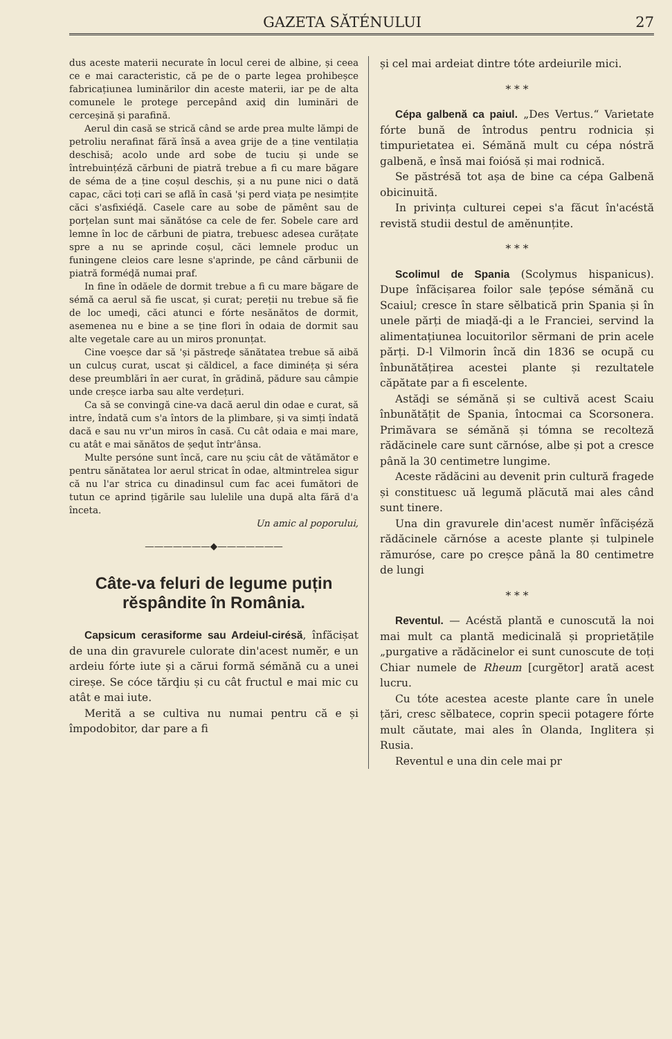GAZETA SĂTÉNULUI 27
dus aceste materii necurate în locul cerei de albine, și ceea ce e mai caracteristic, că pe de o parte legea prohibeșce fabricațiunea luminărilor din aceste materii, iar pe de alta comunele le protege percepând axiḑ din luminări de cerceșină și parafină.
Aerul din casă se strică când se arde prea multe lămpi de petroliu nerafinat fără însă a avea grije de a ține ventilația deschisă; acolo unde ard sobe de tuciu și unde se întrebuințéză cărbuni de piatră trebue a fi cu mare băgare de séma de a ține coșul deschis, și a nu pune nici o dată capac, căci toți cari se află în casă 'și perd viața pe nesimțite căci s'asfixiéḑă. Casele care au sobe de pămênt sau de porțelan sunt mai sănătóse ca cele de fer. Sobele care ard lemne în loc de cărbuni de piatra, trebuesc adesea curățate spre a nu se aprinde coșul, căci lemnele produc un funingene cleios care lesne s'aprinde, pe când cărbunii de piatră forméḑă numai praf.
In fine în odăele de dormit trebue a fi cu mare băgare de sémă ca aerul să fie uscat, și curat; pereții nu trebue să fie de loc umeḑi, căci atunci e fórte nesănătos de dormit, asemenea nu e bine a se ține flori în odaia de dormit sau alte vegetale care au un miros pronunțat.
Cine voeșce dar să 'și păstreḑe sănătatea trebue să aibă un culcuș curat, uscat și căldicel, a face diminéța și séra dese preumblări în aer curat, în grădină, pădure sau câmpie unde creșce iarba sau alte verdețuri.
Ca să se convingă cine-va dacă aerul din odae e curat, să intre, îndată cum s'a întors de la plimbare, și va simți îndată dacă e sau nu vr'un miros în casă. Cu cât odaia e mai mare, cu atât e mai sănătos de șeḑut într'ânsa.
Multe persóne sunt încă, care nu șciu cât de vătămător e pentru sănătatea lor aerul stricat în odae, altmintrelea sigur că nu l'ar strica cu dinadinsul cum fac acei fumători de tutun ce aprind țigările sau lulelile una după alta fără d'a înceta.
Un amic al poporului,
———————◆———————
Câte-va feluri de legume puțin rĕspândite în România.
Capsicum cerasiforme sau Ardeiul-cirésă, înfăcișat de una din gravurele culorate din'acest numĕr, e un ardeiu fórte iute și a cărui formă sémănă cu a unei cireșe. Se cóce tărḑiu și cu cât fructul e mai mic cu atât e mai iute.
Merită a se cultiva nu numai pentru că e și împodobitor, dar pare a fi
și cel mai ardeiat dintre tóte ardeiurile mici.
* * *
Cépa galbenă ca paiul. „Des Vertus.“ Varietate fórte bună de întrodus pentru rodnicia și timpurietatea ei. Sémănă mult cu cépa nóstră galbenă, e însă mai foiósă și mai rodnică.
Se păstrésă tot așa de bine ca cépa Galbenă obicinuită.
In privința culturei cepei s'a făcut în'acéstă revistă studii destul de amĕnunțite.
* * *
Scolimul de Spania (Scolymus hispanicus). Dupe înfăcișarea foilor sale țepóse sémănă cu Scaiul; cresce în stare sĕlbatică prin Spania și în unele părți de miaḑă-ḑi a le Franciei, servind la alimentațiunea locuitorilor sĕrmani de prin acele părți. D-l Vilmorin încă din 1836 se ocupă cu înbunătățirea acestei plante și rezultatele căpătate par a fi escelente.
Astăḑi se sémănă și se cultivă acest Scaiu înbunătățit de Spania, întocmai ca Scorsonera. Primăvara se sémănă și tómna se recolteză rădăcinele care sunt cărnóse, albe și pot a cresce până la 30 centimetre lungime.
Aceste rădăcini au devenit prin cultură fragede și constituesc uă legumă plăcută mai ales când sunt tinere.
Una din gravurele din'acest numĕr înfăcișéză rădăcinele cărnóse a aceste plante și tulpinele rămuróse, care po creșce până la 80 centimetre de lungi
* * *
Reventul. — Acéstă plantă e cunoscută la noi mai mult ca plantă medicinală și proprietățile „purgative a rădăcinelor ei sunt cunoscute de toți Chiar numele de Rheum [curgĕtor] arată acest lucru.
Cu tóte acestea aceste plante care în unele țări, cresc sĕlbatece, coprin specii potagere fórte mult căutate, mai ales în Olanda, Inglitera și Rusia.
Reventul e una din cele mai pr